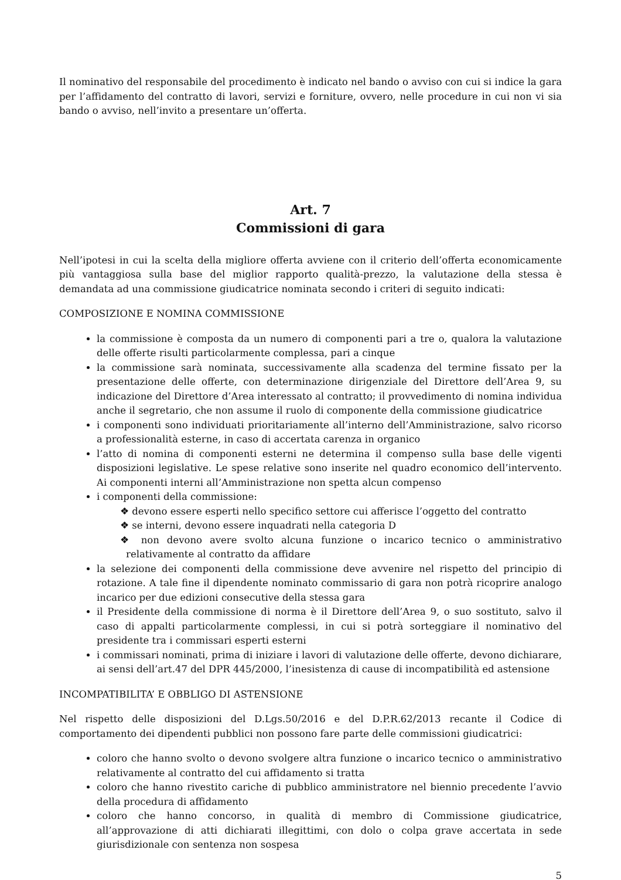Il nominativo del responsabile del procedimento è indicato nel bando o avviso con cui si indice la gara per l’affidamento del contratto di lavori, servizi e forniture, ovvero, nelle procedure in cui non vi sia bando o avviso, nell’invito a presentare un’offerta.
Art. 7
Commissioni di gara
Nell’ipotesi in cui la scelta della migliore offerta avviene con il criterio dell’offerta economicamente più vantaggiosa sulla base del miglior rapporto qualità-prezzo, la valutazione della stessa è demandata ad una commissione giudicatrice nominata secondo i criteri di seguito indicati:
COMPOSIZIONE E NOMINA COMMISSIONE
la commissione è composta da un numero di componenti pari a tre o, qualora la valutazione delle offerte risulti particolarmente complessa, pari a cinque
la commissione sarà nominata, successivamente alla scadenza del termine fissato per la presentazione delle offerte, con determinazione dirigenziale del Direttore dell’Area 9, su indicazione del Direttore d’Area interessato al contratto; il provvedimento di nomina individua anche il segretario, che non assume il ruolo di componente della commissione giudicatrice
i componenti sono individuati prioritariamente all’interno dell’Amministrazione, salvo ricorso a professionalità esterne, in caso di accertata carenza in organico
l’atto di nomina di componenti esterni ne determina il compenso sulla base delle vigenti disposizioni legislative. Le spese relative sono inserite nel quadro economico dell’intervento. Ai componenti interni all’Amministrazione non spetta alcun compenso
i componenti della commissione:
❖ devono essere esperti nello specifico settore cui afferisce l’oggetto del contratto
❖ se interni, devono essere inquadrati nella categoria D
❖ non devono avere svolto alcuna funzione o incarico tecnico o amministrativo relativamente al contratto da affidare
la selezione dei componenti della commissione deve avvenire nel rispetto del principio di rotazione. A tale fine il dipendente nominato commissario di gara non potrà ricoprire analogo incarico per due edizioni consecutive della stessa gara
il Presidente della commissione di norma è il Direttore dell’Area 9, o suo sostituto, salvo il caso di appalti particolarmente complessi, in cui si potrà sorteggiare il nominativo del presidente tra i commissari esperti esterni
i commissari nominati, prima di iniziare i lavori di valutazione delle offerte, devono dichiarare, ai sensi dell’art.47 del DPR 445/2000, l’inesistenza di cause di incompatibilità ed astensione
INCOMPATIBILITA’ E OBBLIGO DI ASTENSIONE
Nel rispetto delle disposizioni del D.Lgs.50/2016 e del D.P.R.62/2013 recante il Codice di comportamento dei dipendenti pubblici non possono fare parte delle commissioni giudicatrici:
coloro che hanno svolto o devono svolgere altra funzione o incarico tecnico o amministrativo relativamente al contratto del cui affidamento si tratta
coloro che hanno rivestito cariche di pubblico amministratore nel biennio precedente l’avvio della procedura di affidamento
coloro che hanno concorso, in qualità di membro di Commissione giudicatrice, all’approvazione di atti dichiarati illegittimi, con dolo o colpa grave accertata in sede giurisdizionale con sentenza non sospesa
5